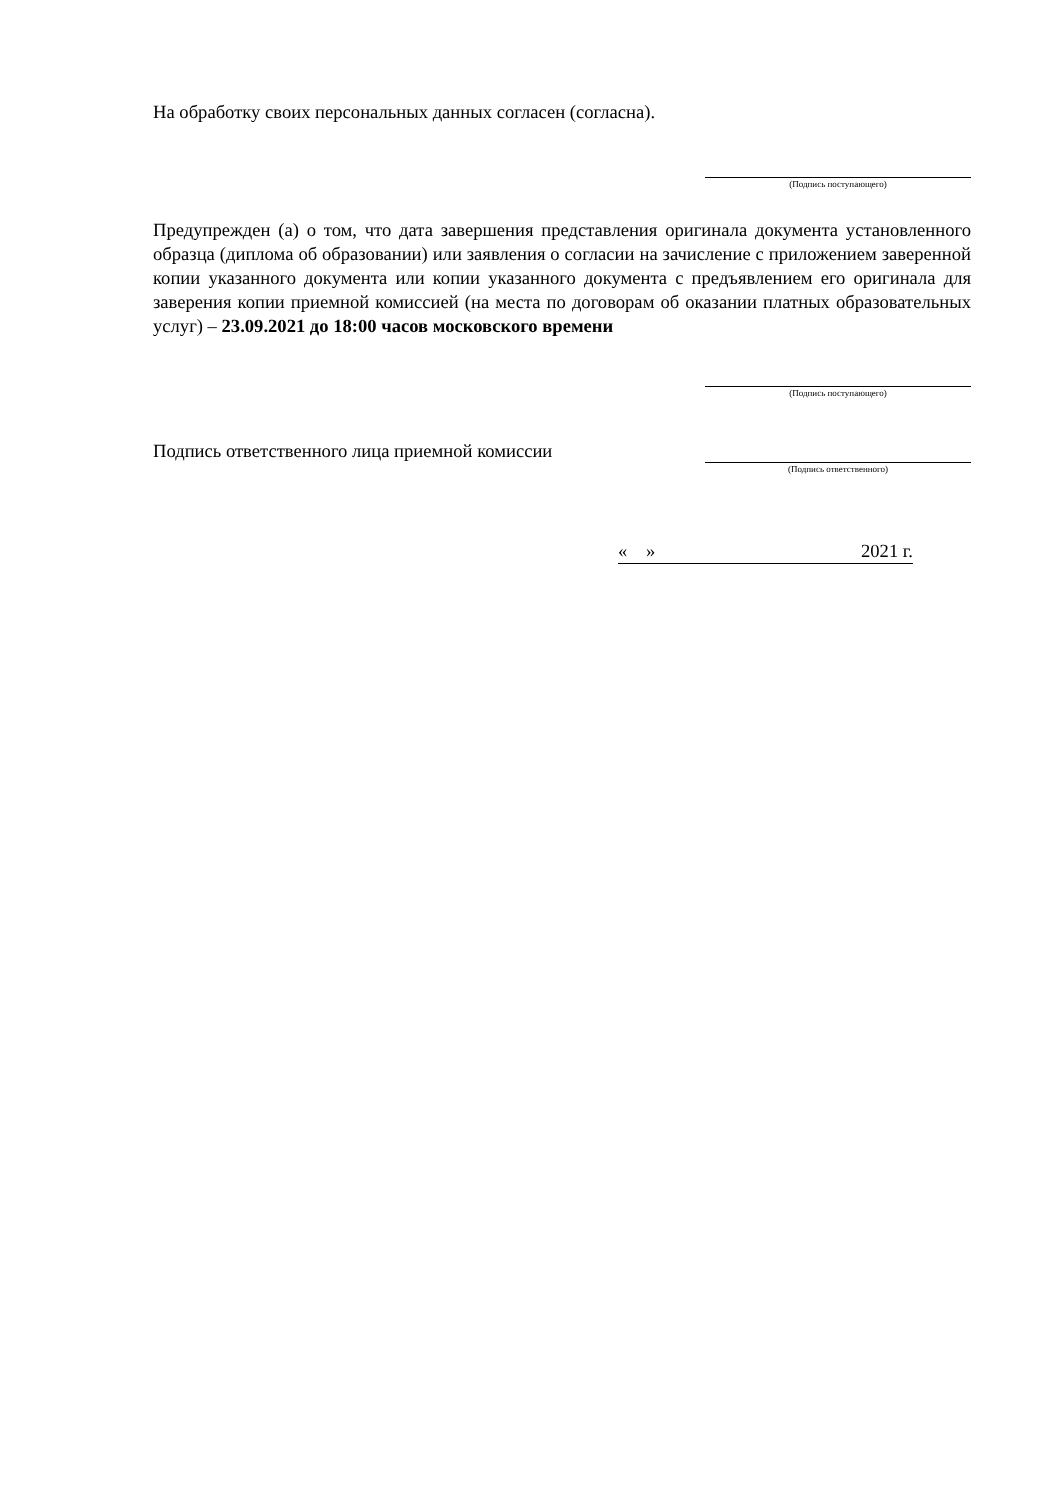На обработку своих персональных данных согласен (согласна).
(Подпись поступающего)
Предупрежден (а) о том, что дата завершения представления оригинала документа установленного образца (диплома об образовании) или заявления о согласии на зачисление с приложением заверенной копии указанного документа или копии указанного документа с предъявлением его оригинала для заверения копии приемной комиссией (на места по договорам об оказании платных образовательных услуг) – 23.09.2021 до 18:00 часов московского времени
(Подпись поступающего)
Подпись ответственного лица приемной комиссии
(Подпись ответственного)
« » 2021 г.